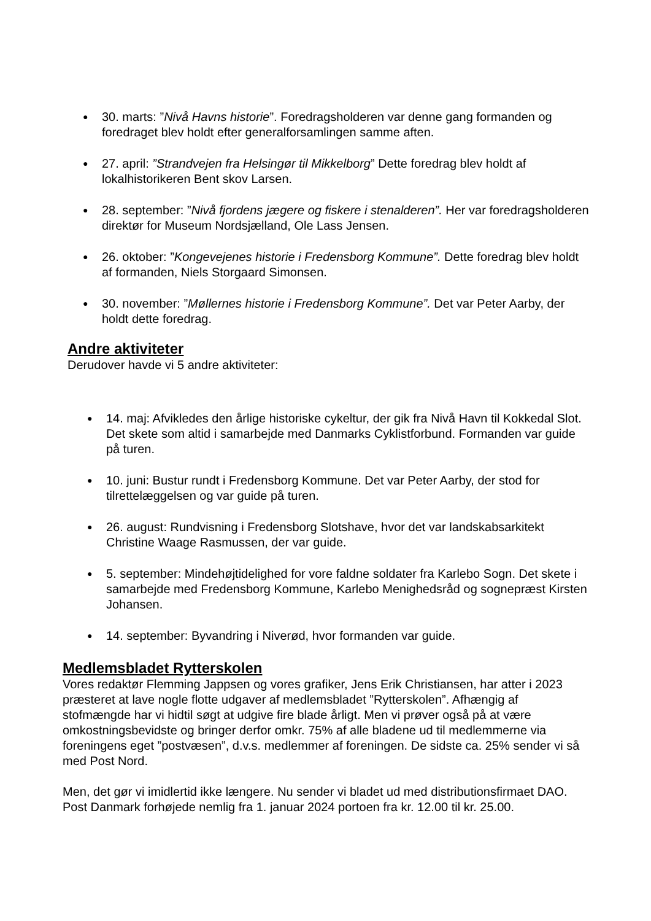● 30. marts: ”Nivå Havns historie”. Foredragsholderen var denne gang formanden og foredraget blev holdt efter generalforsamlingen samme aften.
● 27. april: ”Strandvejen fra Helsingør til Mikkelborg” Dette foredrag blev holdt af lokalhistorikeren Bent skov Larsen.
● 28. september: ”Nivå fjordens jægere og fiskere i stenalderen”. Her var foredragsholderen direktør for Museum Nordsjælland, Ole Lass Jensen.
● 26. oktober: ”Kongevejenes historie i Fredensborg Kommune”. Dette foredrag blev holdt af formanden, Niels Storgaard Simonsen.
● 30. november: ”Møllernes historie i Fredensborg Kommune”. Det var Peter Aarby, der holdt dette foredrag.
Andre aktiviteter
Derudover havde vi 5 andre aktiviteter:
● 14. maj: Afvikledes den årlige historiske cykeltur, der gik fra Nivå Havn til Kokkedal Slot. Det skete som altid i samarbejde med Danmarks Cyklistforbund. Formanden var guide på turen.
● 10. juni: Bustur rundt i Fredensborg Kommune. Det var Peter Aarby, der stod for tilrettelæggelsen og var guide på turen.
● 26. august: Rundvisning i Fredensborg Slotshave, hvor det var landskabsarkitekt Christine Waage Rasmussen, der var guide.
● 5. september: Mindehøjtidelighed for vore faldne soldater fra Karlebo Sogn. Det skete i samarbejde med Fredensborg Kommune, Karlebo Menighedsråd og sognepræst Kirsten Johansen.
● 14. september: Byvandring i Niverød, hvor formanden var guide.
Medlemsbladet Rytterskolen
Vores redaktør Flemming Jappsen og vores grafiker, Jens Erik Christiansen, har atter i 2023 præsteret at lave nogle flotte udgaver af medlemsbladet ”Rytterskolen”. Afhængig af stofmængde har vi hidtil søgt at udgive fire blade årligt. Men vi prøver også på at være omkostningsbevidste og bringer derfor omkr. 75% af alle bladene ud til medlemmerne via foreningens eget ”postvæsen”, d.v.s. medlemmer af foreningen. De sidste ca. 25% sender vi så med Post Nord.
Men, det gør vi imidlertid ikke længere. Nu sender vi bladet ud med distributionsfirmaet DAO. Post Danmark forhøjede nemlig fra 1. januar 2024 portoen fra kr. 12.00 til kr. 25.00.